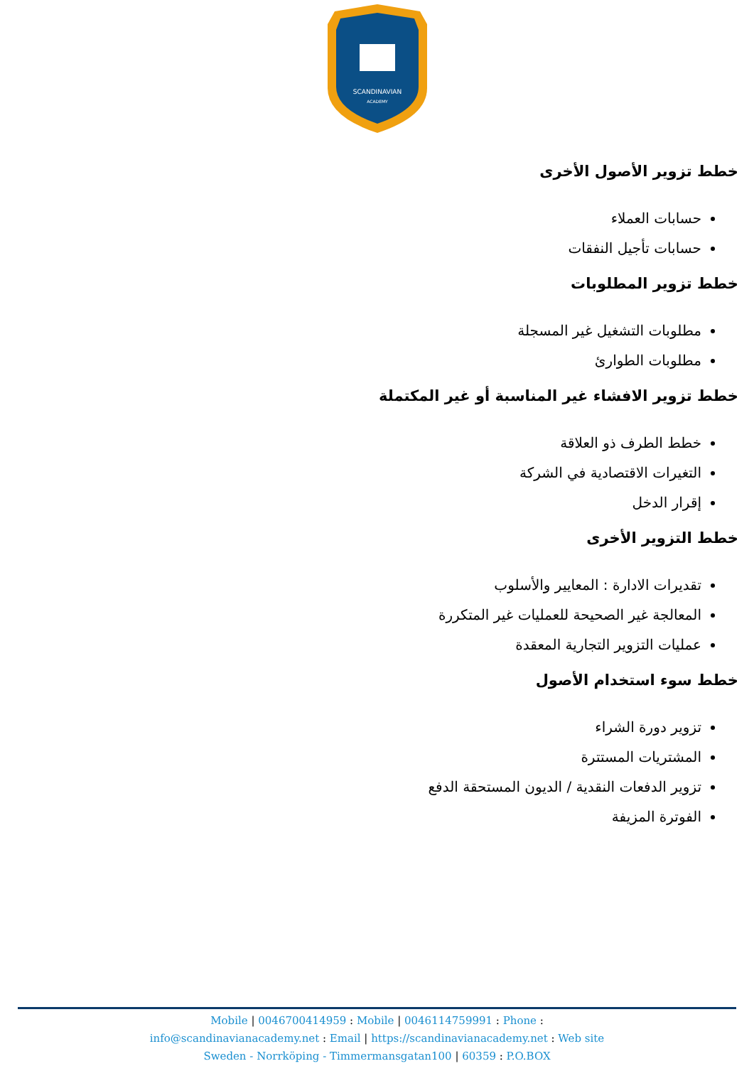SCANDINAVIAN
ACADEMY
خطط تزوير الأصول الأخرى
حسابات العملاء
حسابات تأجيل النفقات
خطط تزوير المطلوبات
مطلوبات التشغيل غير المسجلة
مطلوبات الطوارئ
خطط تزوير الافشاء غير المناسبة أو غير المكتملة
خطط الطرف ذو العلاقة
التغيرات الاقتصادية في الشركة
إقرار الدخل
خطط التزوير الأخرى
تقديرات الادارة : المعايير والأسلوب
المعالجة غير الصحيحة للعمليات غير المتكررة
عمليات التزوير التجارية المعقدة
خطط سوء استخدام الأصول
تزوير دورة الشراء
المشتريات المستترة
تزوير الدفعات النقدية / الديون المستحقة الدفع
الفوترة المزيفة
Mobile | 0046700414959 : Mobile | 0046114759991 : Phone :
info@scandinavianacademy.net : Email | https://scandinavianacademy.net : Web site
Sweden - Norrköping - Timmermansgatan100 | 60359 : P.O.BOX